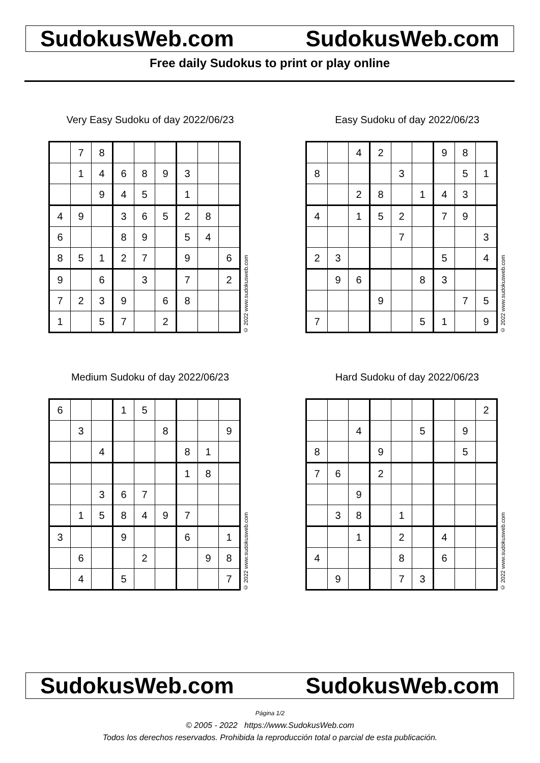SudokusWeb.com SudokusWeb.com
Free daily Sudokus to print or play online
Very Easy Sudoku of day 2022/06/23
| | 7 | 8 | | | | | | |
| | 1 | 4 | 6 | 8 | 9 | 3 | | |
| | | 9 | 4 | 5 | | 1 | | |
| 4 | 9 | | 3 | 6 | 5 | 2 | 8 | |
| 6 | | | 8 | 9 | | 5 | 4 | |
| 8 | 5 | 1 | 2 | 7 | | 9 | | 6 |
| 9 | | 6 | | 3 | | 7 | | 2 |
| 7 | 2 | 3 | 9 | | 6 | 8 | | |
| 1 | | 5 | 7 | | 2 | | | |
© 2022 www.sudokusweb.com
Easy Sudoku of day 2022/06/23
| | | 4 | 2 | | | 9 | 8 | |
| 8 | | | | 3 | | | 5 | 1 |
| | | 2 | 8 | | 1 | 4 | 3 | |
| 4 | | 1 | 5 | 2 | | 7 | 9 | |
| | | | | 7 | | | | 3 |
| 2 | 3 | | | | | 5 | | 4 |
| | 9 | 6 | | | 8 | 3 | | |
| | | | 9 | | | | 7 | 5 |
| 7 | | | | | 5 | 1 | | 9 |
© 2022 www.sudokusweb.com
Medium Sudoku of day 2022/06/23
| 6 | | | 1 | 5 | | | | |
| | 3 | | | | 8 | | | 9 |
| | | 4 | | | | 8 | 1 | |
| | | | | | | 1 | 8 | |
| | | 3 | 6 | 7 | | | | |
| | 1 | 5 | 8 | 4 | 9 | 7 | | |
| 3 | | | 9 | | | 6 | | 1 |
| | 6 | | | 2 | | | 9 | 8 |
| | 4 | | 5 | | | | | 7 |
© 2022 www.sudokusweb.com
Hard Sudoku of day 2022/06/23
| | | | | | | | | 2 |
| | | 4 | | | 5 | | 9 | |
| 8 | | | 9 | | | | 5 | |
| 7 | 6 | | 2 | | | | | |
| | | 9 | | | | | | |
| | 3 | 8 | | 1 | | | | |
| | | 1 | | 2 | | 4 | | |
| 4 | | | | 8 | | 6 | | |
| | 9 | | | 7 | 3 | | | |
© 2022 www.sudokusweb.com
SudokusWeb.com SudokusWeb.com
Página 1/2
© 2005 - 2022 https://www.SudokusWeb.com
Todos los derechos reservados. Prohibida la reproducción total o parcial de esta publicación.